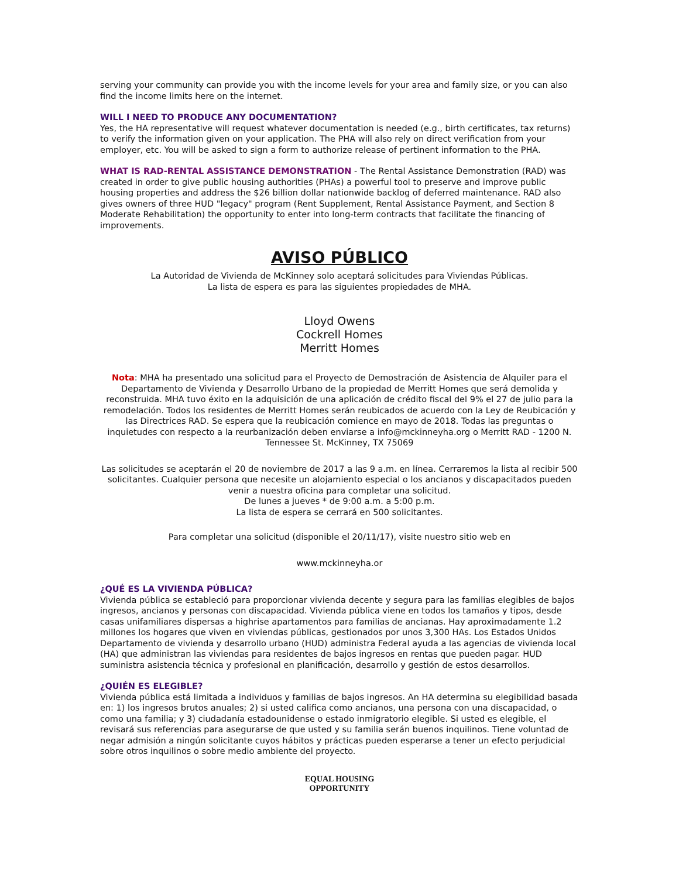serving your community can provide you with the income levels for your area and family size, or you can also find the income limits here on the internet.
WILL I NEED TO PRODUCE ANY DOCUMENTATION?
Yes, the HA representative will request whatever documentation is needed (e.g., birth certificates, tax returns) to verify the information given on your application. The PHA will also rely on direct verification from your employer, etc. You will be asked to sign a form to authorize release of pertinent information to the PHA.
WHAT IS RAD-RENTAL ASSISTANCE DEMONSTRATION - The Rental Assistance Demonstration (RAD) was created in order to give public housing authorities (PHAs) a powerful tool to preserve and improve public housing properties and address the $26 billion dollar nationwide backlog of deferred maintenance. RAD also gives owners of three HUD "legacy" program (Rent Supplement, Rental Assistance Payment, and Section 8 Moderate Rehabilitation) the opportunity to enter into long-term contracts that facilitate the financing of improvements.
AVISO PÚBLICO
La Autoridad de Vivienda de McKinney solo aceptará solicitudes para Viviendas Públicas.
La lista de espera es para las siguientes propiedades de MHA.
Lloyd Owens
Cockrell Homes
Merritt Homes
Nota: MHA ha presentado una solicitud para el Proyecto de Demostración de Asistencia de Alquiler para el Departamento de Vivienda y Desarrollo Urbano de la propiedad de Merritt Homes que será demolida y reconstruida. MHA tuvo éxito en la adquisición de una aplicación de crédito fiscal del 9% el 27 de julio para la remodelación. Todos los residentes de Merritt Homes serán reubicados de acuerdo con la Ley de Reubicación y las Directrices RAD. Se espera que la reubicación comience en mayo de 2018. Todas las preguntas o inquietudes con respecto a la reurbanización deben enviarse a info@mckinneyha.org o Merritt RAD - 1200 N. Tennessee St. McKinney, TX 75069
Las solicitudes se aceptarán el 20 de noviembre de 2017 a las 9 a.m. en línea. Cerraremos la lista al recibir 500 solicitantes. Cualquier persona que necesite un alojamiento especial o los ancianos y discapacitados pueden venir a nuestra oficina para completar una solicitud.
De lunes a jueves * de 9:00 a.m. a 5:00 p.m.
La lista de espera se cerrará en 500 solicitantes.
Para completar una solicitud (disponible el 20/11/17), visite nuestro sitio web en
www.mckinneyha.or
¿QUÉ ES LA VIVIENDA PÚBLICA?
Vivienda pública se estableció para proporcionar vivienda decente y segura para las familias elegibles de bajos ingresos, ancianos y personas con discapacidad. Vivienda pública viene en todos los tamaños y tipos, desde casas unifamiliares dispersas a highrise apartamentos para familias de ancianas. Hay aproximadamente 1.2 millones los hogares que viven en viviendas públicas, gestionados por unos 3,300 HAs. Los Estados Unidos Departamento de vivienda y desarrollo urbano (HUD) administra Federal ayuda a las agencias de vivienda local (HA) que administran las viviendas para residentes de bajos ingresos en rentas que pueden pagar. HUD suministra asistencia técnica y profesional en planificación, desarrollo y gestión de estos desarrollos.
¿QUIÉN ES ELEGIBLE?
Vivienda pública está limitada a individuos y familias de bajos ingresos. An HA determina su elegibilidad basada en: 1) los ingresos brutos anuales; 2) si usted califica como ancianos, una persona con una discapacidad, o como una familia; y 3) ciudadanía estadounidense o estado inmigratorio elegible. Si usted es elegible, el revisará sus referencias para asegurarse de que usted y su familia serán buenos inquilinos. Tiene voluntad de negar admisión a ningún solicitante cuyos hábitos y prácticas pueden esperarse a tener un efecto perjudicial sobre otros inquilinos o sobre medio ambiente del proyecto.
EQUAL HOUSING
OPPORTUNITY